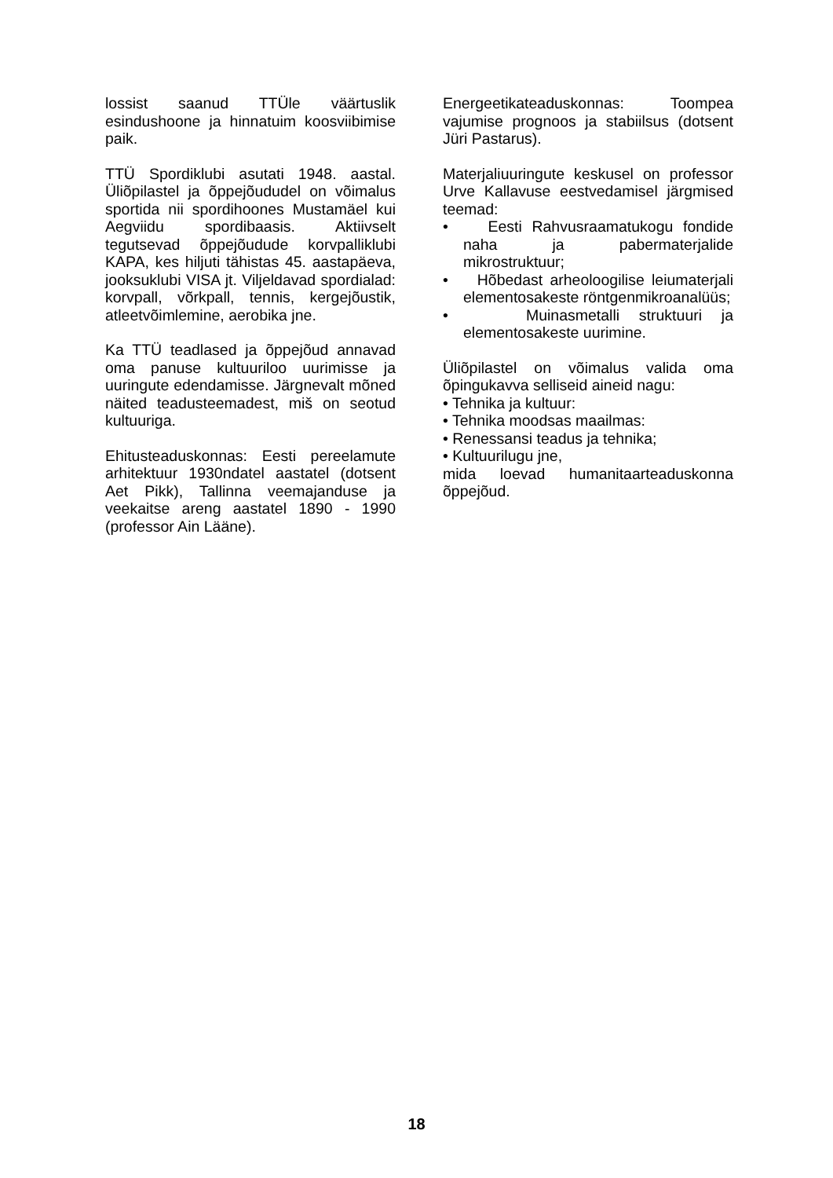lossist saanud TTÜle väärtuslik esindushoone ja hinnatuim koosviibimise paik.
TTÜ Spordiklubi asutati 1948. aastal. Üliõpilastel ja õppejõududel on võimalus sportida nii spordihoones Mustamäel kui Aegviidu spordibaasis. Aktiivselt tegutsevad õppejõudude korvpalliklubi KAPA, kes hiljuti tähistas 45. aastapäeva, jooksuklubi VISA jt. Viljeldavad spordialad: korvpall, võrkpall, tennis, kergejõustik, atleetvõimlemine, aerobika jne.
Ka TTÜ teadlased ja õppejõud annavad oma panuse kultuuriloo uurimisse ja uuringute edendamisse. Järgnevalt mõned näited teadusteemadest, miš on seotud kultuuriga.
Ehitusteaduskonnas: Eesti pereelamute arhitektuur 1930ndatel aastatel (dotsent Aet Pikk), Tallinna veemajanduse ja veekaitse areng aastatel 1890 - 1990 (professor Ain Lääne).
Energeetikateaduskonnas: Toompea vajumise prognoos ja stabiilsus (dotsent Jüri Pastarus).
Materjaliuuringute keskusel on professor Urve Kallavuse eestvedamisel järgmised teemad:
• Eesti Rahvusraamatukogu fondide naha ja pabermaterjalide mikrostruktuur;
• Hõbedast arheoloogilise leiumaterjali elementosakeste röntgenmikroanalüüs;
• Muinasmetalli struktuuri ja elementosakeste uurimine.
Üliõpilastel on võimalus valida oma õpingukavva selliseid aineid nagu:
• Tehnika ja kultuur:
• Tehnika moodsas maailmas:
• Renessansi teadus ja tehnika;
• Kultuurilugu jne,
mida loevad humanitaarteaduskonna õppejõud.
18